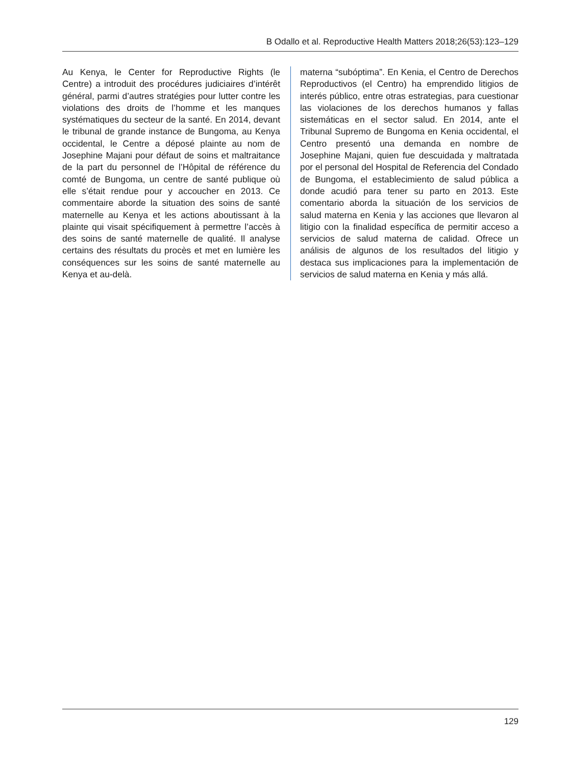B Odallo et al. Reproductive Health Matters 2018;26(53):123–129
Au Kenya, le Center for Reproductive Rights (le Centre) a introduit des procédures judiciaires d’intérêt général, parmi d’autres stratégies pour lutter contre les violations des droits de l’homme et les manques systématiques du secteur de la santé. En 2014, devant le tribunal de grande instance de Bungoma, au Kenya occidental, le Centre a déposé plainte au nom de Josephine Majani pour défaut de soins et maltraitance de la part du personnel de l’Hôpital de référence du comté de Bungoma, un centre de santé publique où elle s’était rendue pour y accoucher en 2013. Ce commentaire aborde la situation des soins de santé maternelle au Kenya et les actions aboutissant à la plainte qui visait spécifiquement à permettre l’accès à des soins de santé maternelle de qualité. Il analyse certains des résultats du procès et met en lumière les conséquences sur les soins de santé maternelle au Kenya et au-delà.
materna “subóptima”. En Kenia, el Centro de Derechos Reproductivos (el Centro) ha emprendido litigios de interés público, entre otras estrategias, para cuestionar las violaciones de los derechos humanos y fallas sistemáticas en el sector salud. En 2014, ante el Tribunal Supremo de Bungoma en Kenia occidental, el Centro presentó una demanda en nombre de Josephine Majani, quien fue descuidada y maltratada por el personal del Hospital de Referencia del Condado de Bungoma, el establecimiento de salud pública a donde acudió para tener su parto en 2013. Este comentario aborda la situación de los servicios de salud materna en Kenia y las acciones que llevaron al litigio con la finalidad específica de permitir acceso a servicios de salud materna de calidad. Ofrece un análisis de algunos de los resultados del litigio y destaca sus implicaciones para la implementación de servicios de salud materna en Kenia y más allá.
129